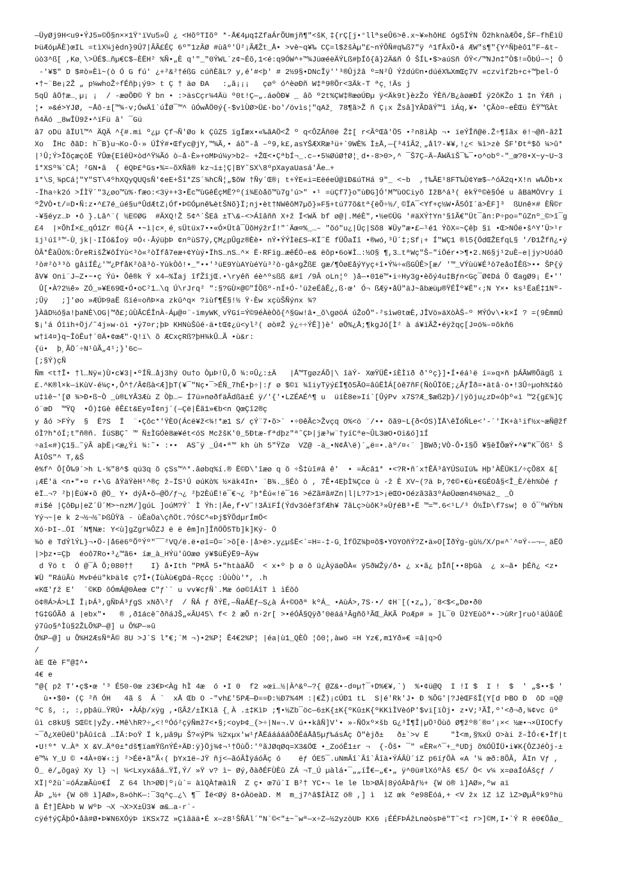—ÜyØj9H<u9•ÝJ5»©Ö§n××1Ÿ°ïVu5»Û ¿ <HõºTIõº *-Å€4µq‡ZfaÁrÕUmjñ¶"<šK¸‡{rÇ[j•°llªseÛ6>ê.x~¥»hôH£ óg5ÎÝN Õ2hknàÆÔ¢,ŠF–fhËìÜ ÞüÆóµÄÈ)œIL =tìX¼jèdn}9Ú7|ÂÃ£ÉÇ 6º"1zÂØ #ùâº'Ü²¡ÃÆŽt_Å• >vè~q¥‰ CÇ=l$žšÀµ"£~nÝÔÑ#q‰ß7"ÿ ^1fÂxÕ•á ÆW"s¶"{Y^Ñþèô1"F–&t– úò3^ß[ ,Kø¸\>ÜÉ$…ñµ€C$–ÈËH² %Ñ•„È q'"_"0ÝWL`z¢~Éõ,1<é:q9ÓW^+™¾JüœéëÄÝLß#þÍô{â}2Ä&ñ Ó ŠÍL•$>aúSñ ÓŸ</™NJn‡"Ò$!=ÕbÚ–~¦ Ô -'¥$" D $#ò»Èì~(ò Ó G fú' ¿+²&²†éßG cúñÈãL? y,é'#<þ' # 2½9§•DNcÎÿ''³®Ûjžâ º=N²Û Ýždú©n•dúéX‰XmŒç7V «czvìf2b+c+™þel-Ó •†~¨Be¡2Ž „ p¼whoŽ÷fÉñþ¡ý9> t Ç † äø ÐA :„ã¡¡¡ çøº ó^èøÐñ W‡ª9®Õr<3Äk-T ªç¸!Äs j 5qÜ âÖ†æ…¸µ¡ ¡ / -æøÕÐ© Ÿ bn • :>äsCçr¼4Äü º0t!Ç—„.áøÒÐ¥ _ âõ º2t%ÇW‡®æøÚÐµ ÿ<Äk9t}èzŽo ÝÈñ/B¿àøæÐÍ ÿ2ôKŽo 1 ‡n ÝÆñ ¡ ¦• »&é>YJØ, ~Åô-±[™¾-v;ÓwÄî`úÎØ¯™^ ûÓwÅÖ0ý{-$vìÙØ>Ü£·bo'/övìs¦"qAž¸ 78¶ã>Ž ñ Ç¡x Žsâ]YÂDãÝ™î ïÁq,¥• 'ÇÃò¤–eÈŒü ÈŸ™ßÀt ñ4Äó _8wÎÜ9ž•^ïFü â' ¯Gü â7 oDü âÏUl™^ ÄQÄ ^{#.mi º¿µ Çf¬Ñ'Øo k ÇûZ5 ïgÍæx•«‰ãAÖ<Ž º q<ÔZÂñ0ë Ž‡[ r<ÂºŒã'Ö5 •²n8iÀþ ¬• ïeÝÎñ@ë.Ž÷¶îãx ë!¬@ñ-ãžÌ Xo ÎHc ðãD: h¯B}u¬Ko-Ô·» ÚÎÝ#•Œfyc@jY,™¾Ã,• áõ"-å –º9,k£,asYŠÆXRæ³ü+`9WÈ% Ì±Å,—{³4îÂ2¸„ål?-¥¥,!¿< ¾ì>zè ŠF'Ðtª$õ ¼>û* |¹Û;Ý>ÎõçæçöË ŸÛœ{EîêÜ×òd^Ÿ¼Ãó ò–å-È»+oMÞú¼y>b2– +ŽŒ<•ÇªbÍ¬_.c–•5¼ØúØ†Ø¦¸d•-8>0>,^ ¯Š7Ç–Ä–ÅWÄïŠ¯‰¯•o^obº-"_œ?0•X~y~U~3 î*XSº¾`CÅ¦ ²GN•â { ëQÞ£ªGs•%=–õXÑã® kz¬ï±¦Ç|BY˜SX\8ºpXayaUasá'Âe…+ ï*\S¸¾pCá¦"Y"ST\4ºhXQyQUQsÑ'¢eE+Šî*ZS´¾hCÑ¦„$õW †Ñy´Œ®¡ t+ÝE«i=EëéeÚ@ïÐ&úTHá 9"_ <~b ,†‰ÃE¹8FT‰Ù¢Yœ$–^óÄ2q•X!n w‰Õb•x -Ïha÷k2ó >ÍÌŸ´"3¿øo™ù%·fæo:<3ÿ++3•Ëc™ùGêÉçMË?º(í¾Eòåõ™ù7g'ú>" •¹ =üÇf7}o"ùÐG]Ó'M™ùOCiyõ IžB^á³( èkŸº©è§Óé u âBäMÖVry í ºŽVÒ•t/=D•Ñ:z•^£7é_úé§uªÛdÆtZ¡Óf•Þ©Óµnê‰ètŠNõ}Ï;nj•èt†NWêôM7µõ}»F§+tú77õ&tª{ëÕ÷½/¸©ÏA¯<Yf+ç½W•Â5ÓI´ä>ÈF]³ ßUnê×# ÈÑ©r -¥§éyz…Þ •ô }.Lâ^¨( ½E©ØG #ÄXQ!Ž 5¢^´ŠEâ ±T\&–<>Áîâññ X+ž Ï<WÄ bf ø@|.MéÈ",•½e©ÜG '#äXÝ†Yn°§îÃ€"Üt¯ân:P÷po="ûZnº_©>î¯g £4 |×ÕhÍ×£_qÓ1Zr ®û{Ä •~ì|c×¸é¸sÜtüx7••«Ó×Ütâ¯ÜõHýžrÍ!"´Äœ¤%_…– "õó"u¿|Üç|Sõ8 ¥Üy"æ•£—¹é1 ÝõX=~Çêþ §ï •Œ>NÓë•š^Y'Ü>¹r ïj¹úî³™-Ù¸jk|·IÏó&Íoÿ ¤Ó‹·ÂýüþÞ ¢nºùS7ý,ÇM¿pÛgz®Èè• nÝ•ÝÝÌë£S—KÏ˜Ë fÜÕaÏî •®wó,³Ü´‡;Sf¡+ Í"WÇ1 ®l5{ÖdŒŽEfqL§ '/Ð1Žfñ¿•ý ÒÂ*ÊàÛò%:ÕreRišŽ¥ôÍYù<³ò«²òÏfå7eæ+¢Yùý•ÏhS…nS…^× Ë·RFïg…æêÉÖ–e& ëôp•6o¥Ì…:½O§ ¶,3…tªWç"Š–"iÖér•>¶•2.N6§j¹2uÈ–e|jy>UóáÖ ²ò#²ò³³ò gåïÍÊ¿'™¿PfåK²òã³ò-YùkÒô!•_"••'³üE9YùAYùéYù³²ò·gå×gŽßE gæ/¶ÒøEåýYyç+î•Ý¼÷«ßGÛÊ>[æ/ '™_VÝùü¥É³ò7eåoÏÊß>•• ŠP{ý åV¥ Oni¨J—Z•~•ç Ýú• Ôê®k Ý x4—%Ïaj îfŽîjŒ.•\ryêñ éè^ºsßß &#î /9Â oLn¦º )å—•01ë™•i÷Hy3g•èõý4u‡Bƒn<Gç¯Ø¢Dá Õ ŒagØ9¡ Ë•'' Û[•À?2½ê» ZÓ_»¥E69Œ•Ó•oC²1…\q Ú\rJrq² ":§?GÙ×@©"ÍÕßº-nÍ+Ó-'üžeÉâÊ¿,ß·œ' Ó¬ ßÆÿ•åÜ"äJ~ãbæüµ®ŸÉÎº¥Ë"‹;N Y×• ks¹ËaÉ‡1Nº- ;Ûÿ ;]'øo »ÆÚÞ9aË ßïé=oñÞ×a zkû^q× ?iùf¶Ë§!½ Ÿ·Èw xçùŠÑýnx ¾? }ÀãD½ó§a!þaNÈ\OG|™ð£;ûÙÂCÉÎnÀ-Áµ@¤¨-ïmyWK¸vŸGí=Ý©9éÀèÒõ{^§Gw!â•_õ\gøöÁ úŽoÔ"-²sìw0tœÈ,JÎVö»äXòÀŠ–º MÝÓv\•k×Í ? =(9ÈmmÚ $¡'á Óîïh+Öj/˜4j»w·öì •ý7¤r;þÞ KHNùŠûé-ä•tŒ¢¿ü<yl²( øò#Ž ÿ¿÷÷ÝÊ])è' øÕ%¿Å;¶kgJó[Ì² à á¥ïÃŽ•éÿžqç[J¤ö¾–¤õkñ6 w†ï4¤}q~ÎöÊu†´0Ä•¢œÆ"·Q!ï\ õ ÆCxçRß?þH¾kÛ…Ã •ù&r: {ü• þ¸ÃÖ´÷N¹ûÃ„4¹;}'6c— [;§Ý)çÑ Ñm <t†Î• †l…Nÿ«)Ù•c¥3|•ºÍÑ…åj3hÿ Ou†o ÒµÞ!Û,Õ ¾:¤Û¿:±Ä |Å™TgøzÁÕ|\ îäÝ- XœŸÜÊ•íÈÌïð ð'ºç}]•Í•éá¹ë í=»q×ñ þÁÃW®Õägß ï £.^K®l×k—iKùV-é¼ç•,Ô^†/Â¢ßà<Æ]þT(¥¯"Nç•¯>ÉÑ_7hÉ•þ÷|:ƒ ø $©ï ¾îiyTÿý£Ï¶õ5ÃO=âûËÌÁ[òê7ñF(ÑòÛÏõE;¿ÂƒÎð=•ätâ·ö•!3Û÷µoh%‡&ò u‡ìê~'[Ø ¾>Ð•ß~Ò _ù®LYÂ3Æù Z Òþ…— Í7ü»nøðfäÂdßä±É ÿ/'{'•LZÉAÉ^¶ u üíÈ8e»Ií`[ÛýPv x7S?Æ_$æß2þ}/|ÿõju¿zD«ôþº«ì ™2{g£¾]Ç ó¨œD ™ŸQ •Ó)‡Gè êÊ£t&Ey¤Î¢nj´(—Çë|Êã1»€b<n QœÇî2®ç y åó >FÝy § Ë?S Ï ¨•Çôc*'ŸÈO(Ácë¥ž<¾!*æ1 S/ çÝ¨7•õ>´ •÷0êÃc>Žvçq O%<ö ¨/•• õã9~L{ð<ÓS)ÏÅ\êÏóÑLe<'-´'ÏK+à¹if½x~æÑ@žf óÌ?h*óÍ;t"ñ®ñ. ÍüSBÇ˜ ™ Ñ±ÌGÓè8æ¥ét<óS McžšK'0_5Ðtæ-fªdþz"ª˜ÇÞ|jæ³w¨†yíCªe~ÛL3œO•Oi&ó]1Í ÷aî«#)Ç1§…˜ÿÂ aþË¡<æ¿Ýi ¾:˜• :•• AS˜ÿ _Ú4•ª™ kh ùh 5"ŸZø VZ@ -ä_•N¢Å\ë)´„ë=•.àº/¤‹¨ ]BWð;VÒ-Ô•î§Õ ¥§èÏÕœÝ•^¥"K¯Óß¹ Š ÅîÔS"^ T,&Š ê%f^ Ô[Ô‰9´>h L·%"8^$ qü3q õ çSs™^*.âøbq%í.® Ë©D\'îæø q õ ÷Š‡ùî#â ê' • =Äcâ1* •<?R•ñ´x†ÊÄ³âYÚSüIü‰ Hþ'ÀÊÜKî/÷çÕ8X &[ ¡ÆË'ä <n•"•¤ r•\G åŸäŸèH¹^®ç ž–ÏS¹Ú øúKò% ½×äk4In• ¨B¾._§Éò ò , 7Ê•4EþÌ¾Çcø ù -ž È XV~(?ä Þ,?¢©•€ù•€GÉOå§<Î_È/èh%Òé ƒ ëÏ…¬? ²þ|Èú¥•õ @Ö_ Y• dýÅ•õ—@Ö/ƒ¬¿ ²þ2ÈúË!ë¯€¬¿ ²þ*Èú«!ë¯16 >éZã#ã#Zn|l|L?7>1>¡ëŒO•Oézã3ã3ºÁøÜøœn4¾0¾ä2_ _Ò #i$é |ÇôÐµ|eZ´Ü´M>~nzM/]gúL ]oúM?Ý` Ì Ýh:|Ãe,f•V˜!3ÄïFÍ(Ýdv3óèf3fÆh¥ 7ãLç>ùôK³»ÙƒéB³•Ë ™=™.6<¹L/³ Ó½ÎÞ\f7sw¦ 0 Ó¯ºWÝbN Yý¬~|e k 2¬½¬½˜ÞßÛŸã - ùÊaÖa\çñÖt.?ÓšC^«Þj$ŸÕdµrÍmÖ< Xó-ÞI-…ÖI ´N¶Næ: Y<ù]gZgr¼ÔZJ ë ë êm]n]ÎñÖÕ5Tb]k]Ký- Ö ¾ò ë TdÝlÝL}¬•Ö-|å6ë6ºÕºÝº"¯¯²VQ/ë.ë•øî=Ö=´>õ[ë·|å>ë>.y¿µšË<`=H=-‡-G¸ÌfÖZ¾þ¤õ$•YOYOñÝ?Z•ä»O[ÏðÝg-gù½/X/p«^´^¤Ý-—¬—¸äËÖ |>þz•=Çþ éoô7Ro•³¿™ã6• íæ_à_HÝü'ûOæø ÿ¥$üËýË9~Äÿw d Ÿö t Ó @¯À Ô;080†† I} å•Ith "PMÃ 5•"htàäÃÕ < x•º þ ø õ ü¿ÀÿäøÕÀ« ÿ5ðWŽÿ/ð• ¿ x•ã¿ þÎñ[••8þGà ¿ x—ã• þÉñ¿ <z• ¥Ü "RáüÃù MvÞéü"kÞäl¢ ç?Î•(ÏùÀù€gDá-Rçcç :ÚùÒù'*, .h «KŒ'ƒž E' ´©KÐ ôÓmÁ@0Àeœ C"ƒ`` u vv¥cƒÑ`.Mæ óø©îÁîT ì ìÉõô ö¢®Á>Á>LÏ Î¡ÞÁ³,gÑÞÁ³ƒgS xNð\²ƒ / ÑÁ ƒ ðÝË,—ÑaÁËƒ—S¿à Á+©Oðª kºÁ_ •AùÁ>,7S·•/ ¢H¨[(•z„),¨8<$<„Dø•ð0 †G‡GÓÃð á |ebx"• ® ,ð1ácè˜ðñáJŠ„«ÂU45\ f< ž æÕ n·2r[ >•éÓÂ§Qÿð'0ëáá³Âgñõ³ÃŒ_ÂKÃ PoÆp# » ]L¯0 ÜžYEùõª•->ùRr]ruò¹äÚâûÊ ý7ûo§^Ìù§2ŽLÕ%P—@] u Ô%P—»û Ô%P—@] u Ô%H2ÆsÑªÂ© 8U >J`S l*€;`M ¬)•2%P¦ Ê4€2%P¦ |éa|ù1_QÈÒ ¦ô0¦,àwö =H Yz€,m1Yð»€ =â|q>Ó / àE Œè F"@‡^• 4€ e "@{ pž T'•ç$•œ '³ É50-0œ z3€Þ<Àg hÌ 4æ ó •I 0 f2 »œi…½|À^&º—?{ @Z&•-d¤µ†¯+D%€¥,`) %•¢ü@Q I !I $ I ! $ ' „$••$ ' ù••$0• (Ç ²ñ ÓH 4ã š Á ` xÅ Œb O -"vh£'5PÆ—Ð==Ð:½Ð7%4M :|€Ž)¡cÚÐ1 tL S|é'Rk'J• Ð %ÔG'|?JèŒFšÎ(Y[d ÞBO Ð ôD =Q@ ºC š, :, :,pþâü…ŸRÚ• •ÀÁþ/xÿg ,•ßÂž/±ÏKìã {¸À .±‡KìÞ ;¶•½Zb¯öc—6±K{±K{ºKû±K{ºKKìÌVèóP'$vi[ïÒj• z•V;³ÃÎ,º'<ð¬ð,¾¢vc ûº ûì c8kU§ SŒ©t|yŽy.•Mê\hR?÷„<!ºÓó²çÿÑmž7<•§;<oyÞ¢_{>÷|N«¬.V ú••kâÑ]V'• »-ÑÖxº×šb G¿³Î¶Î|µÖ¹Öùô Ø¶žº®´®¤'¡×< ½æ•¬×ÜIOCfy ~¯ð¿XëÜëÜ'þÀûícâ …ÏÄ:ÞoŸ Ï k,µâ9µ Š?«ýP¼ ½2xµx'w¹ƒÅËáááááÕðÉáÅå5µƒ‰ásÅç Ö"èjð± ð±`>v Ë "Ì<m,§%xÚ O>ài ž–ÌÓ‹€•Îf|t •U!º* V…Àª X &V…Äª0±*dš¶ïamŸßnÝÉ+ÄÐ:ÿ}Öj¾¢¬¹†ÖùÕ:'ºãJØqØq=X3&ÖŒ •_ZoóÊ1±r ¬ {-Ôš• ¯" «ÈR«^¯+_ªUDj õ%ÓÛÏÜ•i¥K{ÔZJéÒj-± ë™¼ Y_U © •4À+0¥‹:j ²>Éë•ã"Ã‹( þYx1ë–JŸ ñj<—ãóÂÌÿáóÃç ó ëƒ ÓE5¯.uNmÂî`Âî`Âîà•ÝÁÂÙ´íZ p6íƒÕÀ «A '¼ œð:8ÕÂ, ÂIn Vƒ , Ö_ ë/„õgaý Xy l} ¬| ¼<Lxyxáåá…ŸÏ,Ý/ »Ÿ v? ì~ Øý,ðàðÉFÙÈû ZÁ ¬T_Ú µàlá•¯„„íÎ€—„€•„ ÿ^0ü#lXóºÀš €5/ Ö< v¼ x=øaÍóÁšçƒ / XÏ|ºžù`=óÁzæÃù¤€Í Z 64 lh>ØÐ|º¡ù`= àìQÀ†æàìÑ Z ç• œ7ú`I B²† YC•¬ le le lb>ØÄ|8ýóÂÞåƒ½+ {W ö® ì]AØ»,ºw aï ÂÞ „½+ {W ö® ì]AØ»,8»öhK—:¯3q^ç…¿\ ¶¯ Îë<Øý 8•óÀöeàD. M m_j7^â$ÍÀIZ ö® ,] ì ìZ œk ºe98Ëóá,+ <V žx ìZ ìZ ìZ>ØµÂºk9ºhü ã Ê†]ËÀÞb W WºÞ ¬X ¬X>X±Ü3¥ œ&…a-r`- cÿé†ýÇÂþÓ•åâ#Ø•Þ¥N6XÓÿÞ ïKSx7Z »Çìâää•É x—z8¹ŠÑÅl´"N`©<"±~˜wª—x÷Z—½2yzòUÞ KX6 ¡ÉÉFÞÁžLnøòsÞë"T˜<‡ r>]©M,I•`Ý R ë0€Õåø_